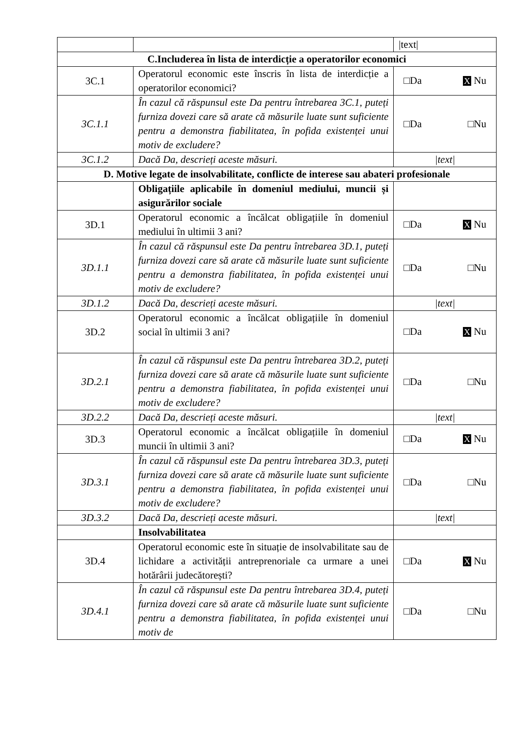| | | /text/ |
| C.Includerea în lista de interdicție a operatorilor economici | | |
| 3C.1 | Operatorul economic este înscris în lista de interdicție a operatorilor economici? | □Da X Nu |
| 3C.1.1 | În cazul că răspunsul este Da pentru întrebarea 3C.1, puteți furniza dovezi care să arate că măsurile luate sunt suficiente pentru a demonstra fiabilitatea, în pofida existenței unui motiv de excludere? | □Da □Nu |
| 3C.1.2 | Dacă Da, descrieți aceste măsuri. | /text/ |
| D. Motive legate de insolvabilitate, conflicte de interese sau abateri profesionale | | |
| | Obligațiile aplicabile în domeniul mediului, muncii și asigurărilor sociale | |
| 3D.1 | Operatorul economic a încălcat obligațiile în domeniul mediului în ultimii 3 ani? | □Da X Nu |
| 3D.1.1 | În cazul că răspunsul este Da pentru întrebarea 3D.1, puteți furniza dovezi care să arate că măsurile luate sunt suficiente pentru a demonstra fiabilitatea, în pofida existenței unui motiv de excludere? | □Da □Nu |
| 3D.1.2 | Dacă Da, descrieți aceste măsuri. | /text/ |
| 3D.2 | Operatorul economic a încălcat obligațiile în domeniul social în ultimii 3 ani? | □Da X Nu |
| 3D.2.1 | În cazul că răspunsul este Da pentru întrebarea 3D.2, puteți furniza dovezi care să arate că măsurile luate sunt suficiente pentru a demonstra fiabilitatea, în pofida existenței unui motiv de excludere? | □Da □Nu |
| 3D.2.2 | Dacă Da, descrieți aceste măsuri. | /text/ |
| 3D.3 | Operatorul economic a încălcat obligațiile în domeniul muncii în ultimii 3 ani? | □Da X Nu |
| 3D.3.1 | În cazul că răspunsul este Da pentru întrebarea 3D.3, puteți furniza dovezi care să arate că măsurile luate sunt suficiente pentru a demonstra fiabilitatea, în pofida existenței unui motiv de excludere? | □Da □Nu |
| 3D.3.2 | Dacă Da, descrieți aceste măsuri. | /text/ |
| | Insolvabilitatea | |
| 3D.4 | Operatorul economic este în situație de insolvabilitate sau de lichidare a activității antreprenoriale ca urmare a unei hotărârii judecătorești? | □Da X Nu |
| 3D.4.1 | În cazul că răspunsul este Da pentru întrebarea 3D.4, puteți furniza dovezi care să arate că măsurile luate sunt suficiente pentru a demonstra fiabilitatea, în pofida existenței unui motiv de | □Da □Nu |